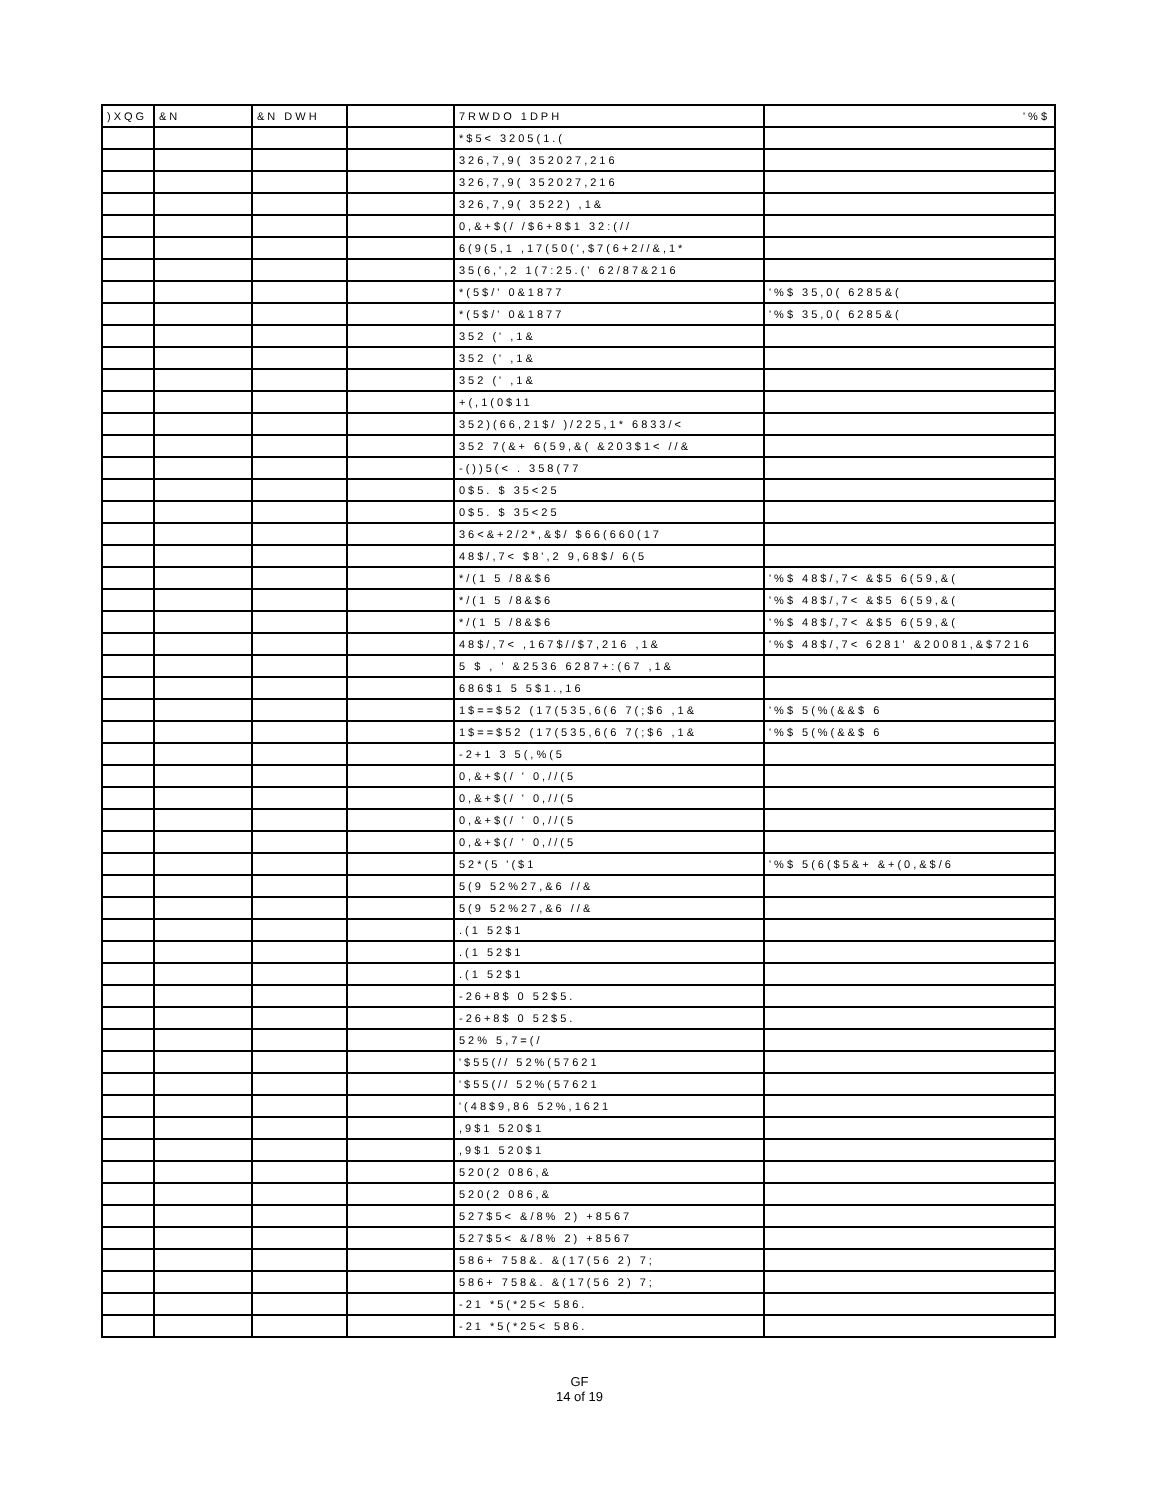| )XQG | &N | &N DWH | | 7RWDO 1DPH | '%$ |
| --- | --- | --- | --- | --- | --- |
| | | | | *$5< 3205(1.( | |
| | | | | 326,7,9( 352027,216 | |
| | | | | 326,7,9( 352027,216 | |
| | | | | 326,7,9( 3522) ,1& | |
| | | | | 0,&+$(/ /$6+8$1 32:(// | |
| | | | | 6(9(5,1 ,17(50(',$7(6+2//&,1* | |
| | | | | 35(6,',2 1(7:25.(' 62/87&216 | |
| | | | | *(5$/' 0&1877 | '%$ 35,0( 6285&( |
| | | | | *(5$/' 0&1877 | '%$ 35,0( 6285&( |
| | | | | 352 (' ,1& | |
| | | | | 352 (' ,1& | |
| | | | | 352 (' ,1& | |
| | | | | +(,1(0$11 | |
| | | | | 352)(66,21$/ )/225,1* 6833/< | |
| | | | | 352 7(&+ 6(59,&( &203$1< //& | |
| | | | | -())5(< . 358(77 | |
| | | | | 0$5. $ 35<25 | |
| | | | | 0$5. $ 35<25 | |
| | | | | 36<&+2/2*,&$/ $66(660(17 | |
| | | | | 48$/,7< $8',2 9,68$/ 6(5 | |
| | | | | */(1 5 /8&$6 | '%$ 48$/,7< &$5 6(59,&( |
| | | | | */(1 5 /8&$6 | '%$ 48$/,7< &$5 6(59,&( |
| | | | | */(1 5 /8&$6 | '%$ 48$/,7< &$5 6(59,&( |
| | | | | 48$/,7< ,167$//$7,216 ,1& | '%$ 48$/,7< 6281' &20081,&$7216 |
| | | | | 5 $ , ' &2536 6287+:(67 ,1& | |
| | | | | 686$1 5 5$1.,16 | |
| | | | | 1$==$52 (17(535,6(6 7(;$6 ,1& | '%$ 5(%(&&$ 6 |
| | | | | 1$==$52 (17(535,6(6 7(;$6 ,1& | '%$ 5(%(&&$ 6 |
| | | | | -2+1 3 5(,%(5 | |
| | | | | 0,&+$(/ ' 0,//(5 | |
| | | | | 0,&+$(/ ' 0,//(5 | |
| | | | | 0,&+$(/ ' 0,//(5 | |
| | | | | 0,&+$(/ ' 0,//(5 | |
| | | | | 52*(5 '($1 | '%$ 5(6($5&+ &+(0,&$/6 |
| | | | | 5(9 52%27,&6 //& | |
| | | | | 5(9 52%27,&6 //& | |
| | | | | .(1 52$1 | |
| | | | | .(1 52$1 | |
| | | | | .(1 52$1 | |
| | | | | -26+8$ 0 52$5. | |
| | | | | -26+8$ 0 52$5. | |
| | | | | 52% 5,7=(/ | |
| | | | | '$55(// 52%(57621 | |
| | | | | '$55(// 52%(57621 | |
| | | | | '(48$9,86 52%,1621 | |
| | | | | ,9$1 520$1 | |
| | | | | ,9$1 520$1 | |
| | | | | 520(2 086,& | |
| | | | | 520(2 086,& | |
| | | | | 527$5< &/8% 2) +8567 | |
| | | | | 527$5< &/8% 2) +8567 | |
| | | | | 586+ 758&. &(17(56 2) 7; | |
| | | | | 586+ 758&. &(17(56 2) 7; | |
| | | | | -21 *5(*25< 586. | |
| | | | | -21 *5(*25< 586. | |
GF
14 of 19